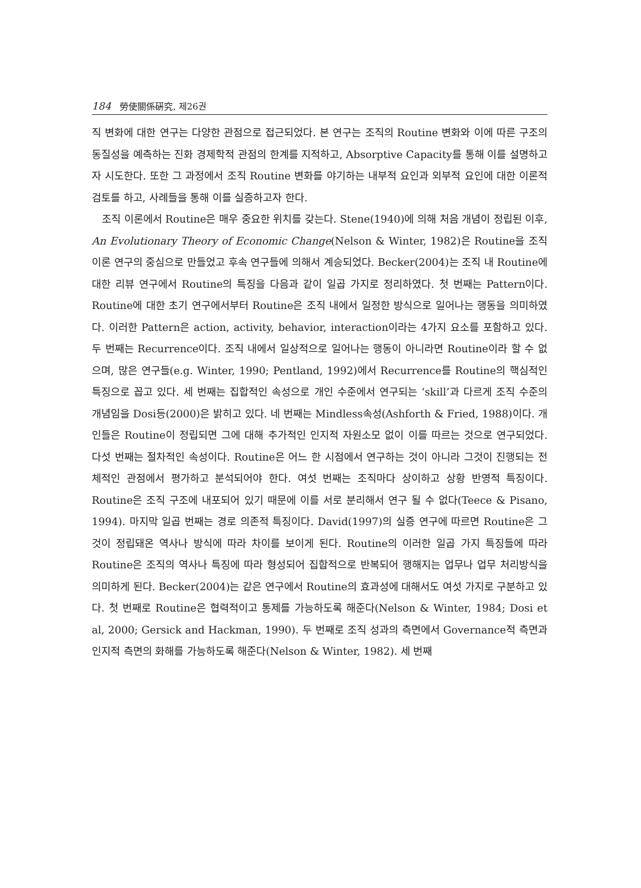184 勞使關係硏究, 제26권
직 변화에 대한 연구는 다양한 관점으로 접근되었다. 본 연구는 조직의 Routine 변화와 이에 따른 구조의 동질성을 예측하는 진화 경제학적 관점의 한계를 지적하고, Absorptive Capacity를 통해 이를 설명하고자 시도한다. 또한 그 과정에서 조직 Routine 변화를 야기하는 내부적 요인과 외부적 요인에 대한 이론적 검토를 하고, 사례들을 통해 이를 실증하고자 한다.
조직 이론에서 Routine은 매우 중요한 위치를 갖는다. Stene(1940)에 의해 처음 개념이 정립된 이후, An Evolutionary Theory of Economic Change(Nelson & Winter, 1982)은 Routine을 조직 이론 연구의 중심으로 만들었고 후속 연구들에 의해서 계승되었다. Becker(2004)는 조직 내 Routine에 대한 리뷰 연구에서 Routine의 특징을 다음과 같이 일곱 가지로 정리하였다. 첫 번째는 Pattern이다. Routine에 대한 초기 연구에서부터 Routine은 조직 내에서 일정한 방식으로 일어나는 행동을 의미하였다. 이러한 Pattern은 action, activity, behavior, interaction이라는 4가지 요소를 포함하고 있다. 두 번째는 Recurrence이다. 조직 내에서 일상적으로 일어나는 행동이 아니라면 Routine이라 할 수 없으며, 많은 연구들(e.g. Winter, 1990; Pentland, 1992)에서 Recurrence를 Routine의 핵심적인 특징으로 꼽고 있다. 세 번째는 집합적인 속성으로 개인 수준에서 연구되는 ‘skill’과 다르게 조직 수준의 개념임을 Dosi등(2000)은 밝히고 있다. 네 번째는 Mindless속성(Ashforth & Fried, 1988)이다. 개인들은 Routine이 정립되면 그에 대해 추가적인 인지적 자원소모 없이 이를 따르는 것으로 연구되었다. 다섯 번째는 절차적인 속성이다. Routine은 어느 한 시점에서 연구하는 것이 아니라 그것이 진행되는 전체적인 관점에서 평가하고 분석되어야 한다. 여섯 번째는 조직마다 상이하고 상황 반영적 특징이다. Routine은 조직 구조에 내포되어 있기 때문에 이를 서로 분리해서 연구 될 수 없다(Teece & Pisano, 1994). 마지막 일곱 번째는 경로 의존적 특징이다. David(1997)의 실증 연구에 따르면 Routine은 그것이 정립돼온 역사나 방식에 따라 차이를 보이게 된다. Routine의 이러한 일곱 가지 특징들에 따라 Routine은 조직의 역사나 특징에 따라 형성되어 집합적으로 반복되어 행해지는 업무나 업무 처리방식을 의미하게 된다. Becker(2004)는 같은 연구에서 Routine의 효과성에 대해서도 여섯 가지로 구분하고 있다. 첫 번째로 Routine은 협력적이고 통제를 가능하도록 해준다(Nelson & Winter, 1984; Dosi et al, 2000; Gersick and Hackman, 1990). 두 번째로 조직 성과의 측면에서 Governance적 측면과 인지적 측면의 화해를 가능하도록 해준다(Nelson & Winter, 1982). 세 번째